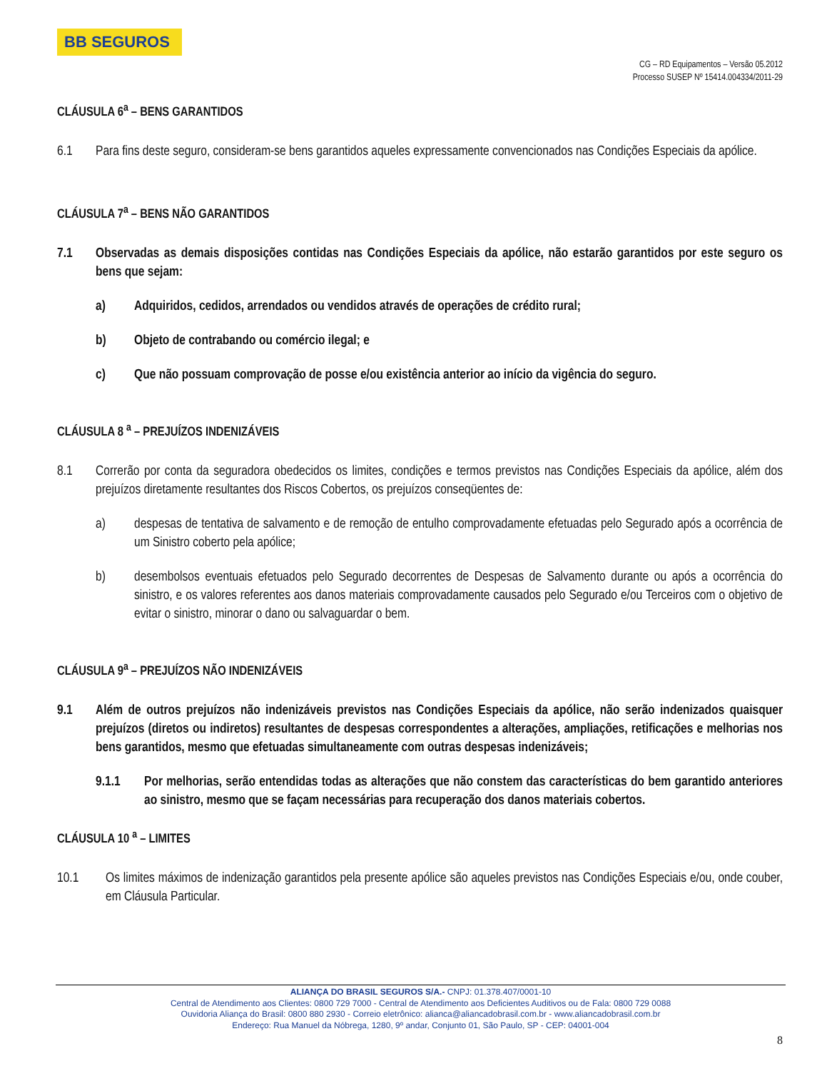BB SEGUROS
CG – RD Equipamentos – Versão 05.2012
Processo SUSEP Nº 15414.004334/2011-29
CLÁUSULA 6<sup>a</sup> – BENS GARANTIDOS
6.1 Para fins deste seguro, consideram-se bens garantidos aqueles expressamente convencionados nas Condições Especiais da apólice.
CLÁUSULA 7<sup>a</sup> – BENS NÃO GARANTIDOS
7.1 Observadas as demais disposições contidas nas Condições Especiais da apólice, não estarão garantidos por este seguro os bens que sejam:
a) Adquiridos, cedidos, arrendados ou vendidos através de operações de crédito rural;
b) Objeto de contrabando ou comércio ilegal; e
c) Que não possuam comprovação de posse e/ou existência anterior ao início da vigência do seguro.
CLÁUSULA 8 <sup>a</sup> – PREJUÍZOS INDENIZÁVEIS
8.1 Correrão por conta da seguradora obedecidos os limites, condições e termos previstos nas Condições Especiais da apólice, além dos prejuízos diretamente resultantes dos Riscos Cobertos, os prejuízos conseqüentes de:
a) despesas de tentativa de salvamento e de remoção de entulho comprovadamente efetuadas pelo Segurado após a ocorrência de um Sinistro coberto pela apólice;
b) desembolsos eventuais efetuados pelo Segurado decorrentes de Despesas de Salvamento durante ou após a ocorrência do sinistro, e os valores referentes aos danos materiais comprovadamente causados pelo Segurado e/ou Terceiros com o objetivo de evitar o sinistro, minorar o dano ou salvaguardar o bem.
CLÁUSULA 9<sup>a</sup> – PREJUÍZOS NÃO INDENIZÁVEIS
9.1 Além de outros prejuízos não indenizáveis previstos nas Condições Especiais da apólice, não serão indenizados quaisquer prejuízos (diretos ou indiretos) resultantes de despesas correspondentes a alterações, ampliações, retificações e melhorias nos bens garantidos, mesmo que efetuadas simultaneamente com outras despesas indenizáveis;
9.1.1 Por melhorias, serão entendidas todas as alterações que não constem das características do bem garantido anteriores ao sinistro, mesmo que se façam necessárias para recuperação dos danos materiais cobertos.
CLÁUSULA 10 <sup>a</sup> – LIMITES
10.1 Os limites máximos de indenização garantidos pela presente apólice são aqueles previstos nas Condições Especiais e/ou, onde couber, em Cláusula Particular.
ALIANÇA DO BRASIL SEGUROS S/A.- CNPJ: 01.378.407/0001-10
Central de Atendimento aos Clientes: 0800 729 7000 - Central de Atendimento aos Deficientes Auditivos ou de Fala: 0800 729 0088
Ouvidoria Aliança do Brasil: 0800 880 2930 - Correio eletrônico: alianca@aliancadobrasil.com.br - www.aliancadobrasil.com.br
Endereço: Rua Manuel da Nóbrega, 1280, 9º andar, Conjunto 01, São Paulo, SP - CEP: 04001-004
8